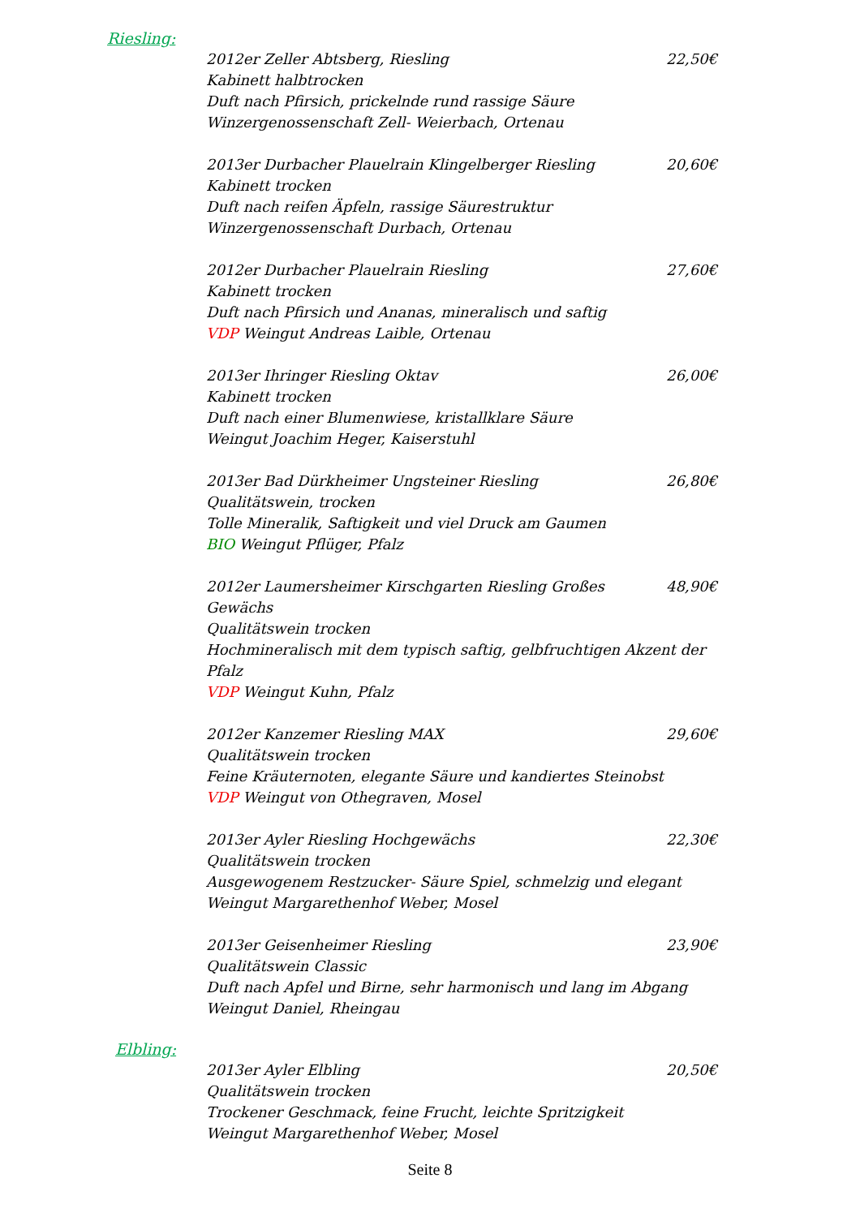Riesling:
2012er Zeller Abtsberg, Riesling 22,50€
Kabinett halbtrocken
Duft nach Pfirsich, prickelnde rund rassige Säure
Winzergenossenschaft Zell- Weierbach, Ortenau
2013er Durbacher Plauelrain Klingelberger Riesling 20,60€
Kabinett trocken
Duft nach reifen Äpfeln, rassige Säurestruktur
Winzergenossenschaft Durbach, Ortenau
2012er Durbacher Plauelrain Riesling 27,60€
Kabinett trocken
Duft nach Pfirsich und Ananas, mineralisch und saftig
VDP Weingut Andreas Laible, Ortenau
2013er Ihringer Riesling Oktav 26,00€
Kabinett trocken
Duft nach einer Blumenwiese, kristallklare Säure
Weingut Joachim Heger, Kaiserstuhl
2013er Bad Dürkheimer Ungsteiner Riesling 26,80€
Qualitätswein, trocken
Tolle Mineralik, Saftigkeit und viel Druck am Gaumen
BIO Weingut Pflüger, Pfalz
2012er Laumersheimer Kirschgarten Riesling Großes Gewächs 48,90€
Qualitätswein trocken
Hochmineralisch mit dem typisch saftig, gelbfruchtigen Akzent der Pfalz
VDP Weingut Kuhn, Pfalz
2012er Kanzemer Riesling MAX 29,60€
Qualitätswein trocken
Feine Kräuternoten, elegante Säure und kandiertes Steinobst
VDP Weingut von Othegraven, Mosel
2013er Ayler Riesling Hochgewächs 22,30€
Qualitätswein trocken
Ausgewogenem Restzucker- Säure Spiel, schmelzig und elegant
Weingut Margarethenhof Weber, Mosel
2013er Geisenheimer Riesling 23,90€
Qualitätswein Classic
Duft nach Apfel und Birne, sehr harmonisch und lang im Abgang
Weingut Daniel, Rheingau
Elbling:
2013er Ayler Elbling 20,50€
Qualitätswein trocken
Trockener Geschmack, feine Frucht, leichte Spritzigkeit
Weingut Margarethenhof Weber, Mosel
Seite 8